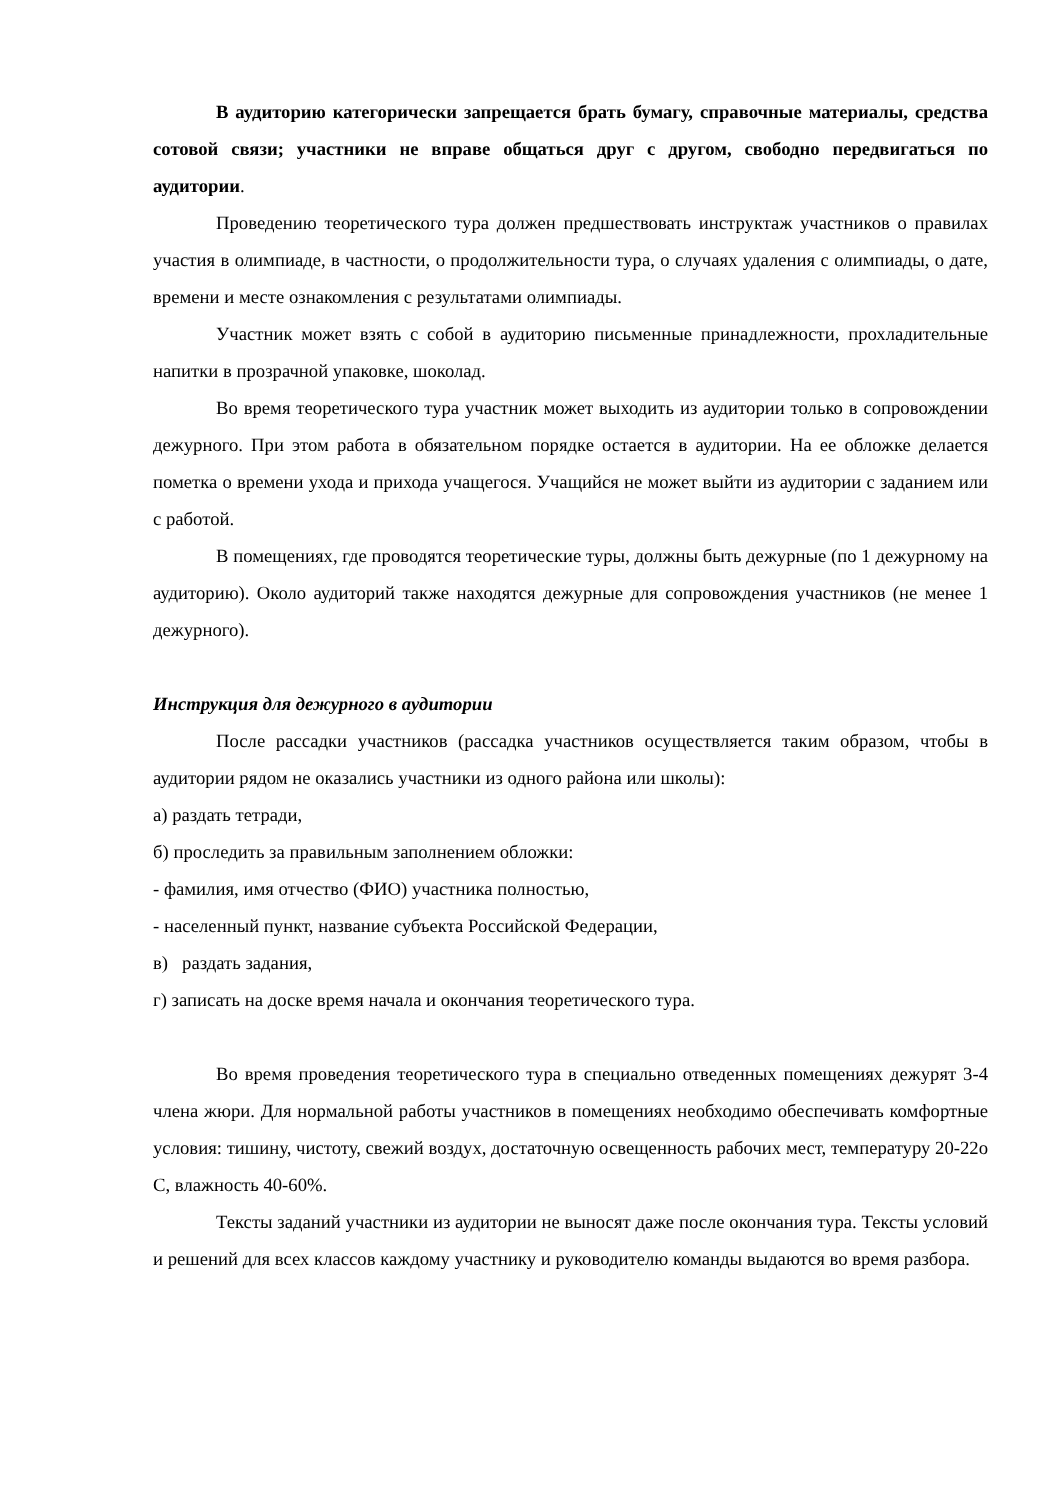В аудиторию категорически запрещается брать бумагу, справочные материалы, средства сотовой связи; участники не вправе общаться друг с другом, свободно передвигаться по аудитории.
Проведению теоретического тура должен предшествовать инструктаж участников о правилах участия в олимпиаде, в частности, о продолжительности тура, о случаях удаления с олимпиады, о дате, времени и месте ознакомления с результатами олимпиады.
Участник может взять с собой в аудиторию письменные принадлежности, прохладительные напитки в прозрачной упаковке, шоколад.
Во время теоретического тура участник может выходить из аудитории только в сопровождении дежурного. При этом работа в обязательном порядке остается в аудитории. На ее обложке делается пометка о времени ухода и прихода учащегося. Учащийся не может выйти из аудитории с заданием или с работой.
В помещениях, где проводятся теоретические туры, должны быть дежурные (по 1 дежурному на аудиторию). Около аудиторий также находятся дежурные для сопровождения участников (не менее 1 дежурного).
Инструкция для дежурного в аудитории
После рассадки участников (рассадка участников осуществляется таким образом, чтобы в аудитории рядом не оказались участники из одного района или школы):
а) раздать тетради,
б) проследить за правильным заполнением обложки:
- фамилия, имя отчество (ФИО) участника полностью,
- населенный пункт, название субъекта Российской Федерации,
в) раздать задания,
г) записать на доске время начала и окончания теоретического тура.
Во время проведения теоретического тура в специально отведенных помещениях дежурят 3-4 члена жюри. Для нормальной работы участников в помещениях необходимо обеспечивать комфортные условия: тишину, чистоту, свежий воздух, достаточную освещенность рабочих мест, температуру 20-22о С, влажность 40-60%.
Тексты заданий участники из аудитории не выносят даже после окончания тура. Тексты условий и решений для всех классов каждому участнику и руководителю команды выдаются во время разбора.